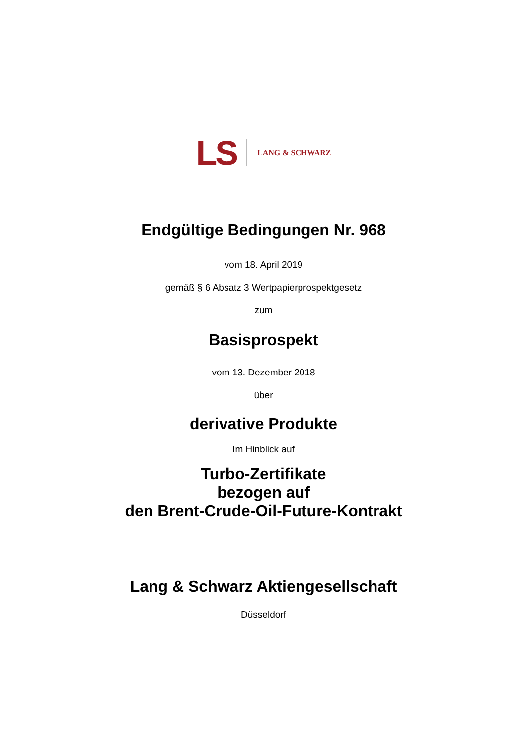LS LANG & SCHWARZ
Endgültige Bedingungen Nr. 968
vom 18. April 2019
gemäß § 6 Absatz 3 Wertpapierprospektgesetz
zum
Basisprospekt
vom 13. Dezember 2018
über
derivative Produkte
Im Hinblick auf
Turbo-Zertifikate
bezogen auf
den Brent-Crude-Oil-Future-Kontrakt
Lang & Schwarz Aktiengesellschaft
Düsseldorf